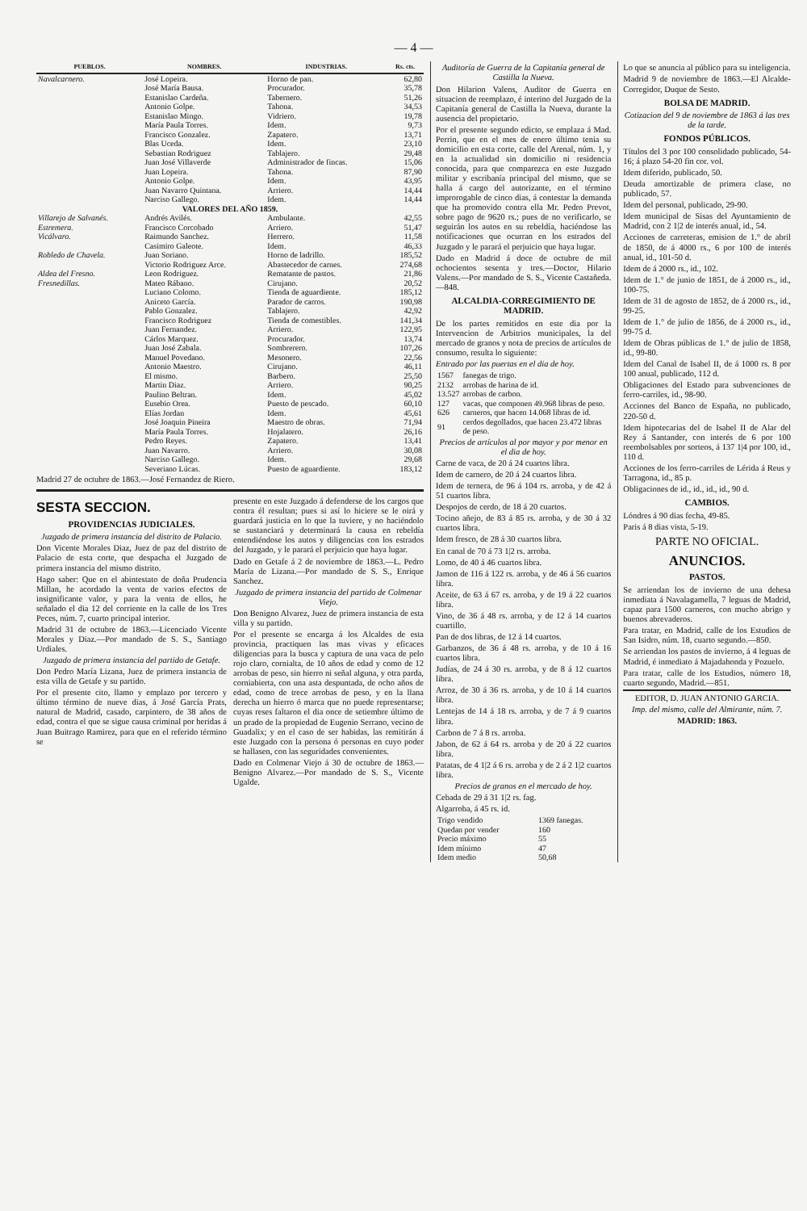— 4 —
| PUEBLOS. | NOMBRES. | INDUSTRIAS. | Rs. cts. |
| --- | --- | --- | --- |
| Navalcarnero. | José Lopeira. | Horno de pan. | 62,80 |
| | José María Bausa. | Procurador. | 35,78 |
| | Estanislao Cardeña. | Tabernero. | 51,26 |
| | Antonio Golpe. | Tahona. | 34,53 |
| | Estanislao Mingo. | Vidriero. | 19,78 |
| | María Paula Torres. | Idem. | 9,73 |
| | Francisco Gonzalez. | Zapatero. | 13,71 |
| | Blas Uceda. | Idem. | 23,10 |
| | Sebastian Rodriguez | Tablajero. | 29,48 |
| | Juan José Villaverde | Administrador de fincas. | 15,06 |
| | Juan Lopeira. | Tahona. | 87,90 |
| | Antonio Golpe. | Idem. | 43,95 |
| | Juan Navarro Quintana. | Arriero. | 14,44 |
| | Narciso Gallego. | Idem. | 14,44 |
| VALORES DEL AÑO 1859. | | | |
| Villarejo de Salvanés. | Andrés Avilés. | Ambulante. | 42,55 |
| Estremera. | Francisco Corcobado | Arriero. | 51,47 |
| Vicálvaro. | Raimundo Sanchez. | Herrero. | 11,58 |
| | Casimiro Galeote. | Idem. | 46,33 |
| Robledo de Chavela. | Juan Soriano. | Horno de ladrillo. | 185,52 |
| | Victorio Rodriguez Arce. | Abastecedor de carnes. | 274,68 |
| Aldea del Fresno. | Leon Rodriguez. | Rematante de pastos. | 21,86 |
| Fresnedillas. | Mateo Rábano. | Cirujano. | 20,52 |
| | Luciano Colomo. | Tienda de aguardiente. | 185,12 |
| | Aniceto García. | Parador de carros. | 190,98 |
| | Pablo Gonzalez. | Tablajero. | 42,92 |
| | Francisco Rodriguez | Tienda de comestibles. | 141,34 |
| | Juan Fernandez. | Arriero. | 122,95 |
| | Cárlos Marquez. | Procurador. | 13,74 |
| | Juan José Zabala. | Sombrerero. | 107,26 |
| | Manuel Povedano. | Mesonero. | 22,56 |
| | Antonio Maestro. | Cirujano. | 46,11 |
| | El mismo. | Barbero. | 25,50 |
| | Martin Diaz. | Arriero. | 90,25 |
| | Paulino Beltran. | Idem. | 45,02 |
| | Eusebio Orea. | Puesto de pescado. | 60,10 |
| | Elías Jordan | Idem. | 45,61 |
| | José Joaquin Pineira | Maestro de obras. | 71,94 |
| | María Paula Torres. | Hojalatero. | 26,16 |
| | Pedro Reyes. | Zapatero. | 13,41 |
| | Juan Navarro. | Arriero. | 30,08 |
| | Narciso Gallego. | Idem. | 29,68 |
| | Severiano Lúcas. | Puesto de aguardiente. | 183,12 |
Madrid 27 de octubre de 1863.—José Fernandez de Riero.
SESTA SECCION.
PROVIDENCIAS JUDICIALES.
Juzgado de primera instancia del distrito de Palacio.
Don Vicente Morales Diaz, Juez de paz del distrito de Palacio de esta corte, que despacha el Juzgado de primera instancia del mismo distrito.
Hago saber: Que en el abintestato de doña Prudencia Millan, he acordado la venta de varios efectos de insignificante valor, y para la venta de ellos, he señalado el dia 12 del corriente en la calle de los Tres Peces, núm. 7, cuarto principal interior.
Madrid 31 de octubre de 1863.—Licenciado Vicente Morales y Diaz.—Por mandado de S. S., Santiago Urdiales.
Juzgado de primera instancia del partido de Getafe.
Don Pedro María Lizana, Juez de primera instancia de esta villa de Getafe y su partido.
Por el presente cito, llamo y emplazo por tercero y último término de nueve dias, á José García Prats, natural de Madrid, casado, carpintero, de 38 años de edad, contra el que se sigue causa criminal por heridas á Juan Buitrago Ramirez, para que en el referido término se
presente en este Juzgado á defenderse de los cargos que contra él resultan; pues si así lo hiciere se le oirá y guardará justicia en lo que la tuviere, y no haciéndolo se sustanciará y determinará la causa en rebeldía entendiéndose los autos y diligencias con los estrados del Juzgado, y le parará el perjuicio que haya lugar.
Dado en Getafe á 2 de noviembre de 1863.—L. Pedro María de Lizana.—Por mandado de S. S., Enrique Sanchez.
Juzgado de primera instancia del partido de Colmenar Viejo.
Don Benigno Alvarez, Juez de primera instancia de esta villa y su partido.
Por el presente se encarga á los Alcaldes de esta provincia, practiquen las mas vivas y eficaces diligencias para la busca y captura de una vaca de pelo rojo claro, cornialta, de 10 años de edad y como de 12 arrobas de peso, sin hierro ni señal alguna, y otra parda, corniabierta, con una asta despuntada, de ocho años de edad, como de trece arrobas de peso, y en la llana derecha un hierro ó marca que no puede representarse; cuyas reses faltaron el dia once de setiembre último de un prado de la propiedad de Eugenio Serrano, vecino de Guadalix; y en el caso de ser habidas, las remitirán á este Juzgado con la persona ó personas en cuyo poder se hallasen, con las seguridades convenientes.
Dado en Colmenar Viejo á 30 de octubre de 1863.—Benigno Alvarez.—Por mandado de S. S., Vicente Ugalde.
Auditoría de Guerra de la Capitanía general de Castilla la Nueva.
Don Hilarion Valens, Auditor de Guerra en situacion de reemplazo, é interino del Juzgado de la Capitanía general de Castilla la Nueva, durante la ausencia del propietario.
Por el presente segundo edicto, se emplaza á Mad. Perrin, que en el mes de enero último tenia su domicilio en esta corte, calle del Arenal, núm. 1, y en la actualidad sin domicilio ni residencia conocida, para que comparezca en este Juzgado militar y escribanía principal del mismo, que se halla á cargo del autorizante, en el término improrogable de cinco dias, á contestar la demanda que ha promovido contra ella Mr. Pedro Prevot, sobre pago de 9620 rs.; pues de no verificarlo, se seguirán los autos en su rebeldía, haciéndose las notificaciones que ocurran en los estrados del Juzgado y le parará el perjuicio que haya lugar.
Dado en Madrid á doce de octubre de mil ochocientos sesenta y tres.—Doctor, Hilario Valens.—Por mandado de S. S., Vicente Castañeda.—848.
ALCALDIA-CORREGIMIENTO DE MADRID.
De los partes remitidos en este dia por la Intervencion de Arbitrios municipales, la del mercado de granos y nota de precios de artículos de consumo, resulta lo siguiente:
Entrado por las puertas en el dia de hoy.
| 1567 | fanegas de trigo. |
| 2132 | arrobas de harina de id. |
| 13.527 | arrobas de carbon. |
| 127 | vacas, que componen 49.968 libras de peso. |
| 626 | carneros, que hacen 14.068 libras de id. |
| 91 | cerdos degollados, que hacen 23.472 libras de peso. |
Precios de artículos al por mayor y por menor en el dia de hoy.
Carne de vaca, de 20 á 24 cuartos libra.
Idem de carnero, de 20 á 24 cuartos libra.
Idem de ternera, de 96 á 104 rs. arroba, y de 42 á 51 cuartos libra.
Despojos de cerdo, de 18 á 20 cuartos.
Tocino añejo, de 83 á 85 rs. arroba, y de 30 á 32 cuartos libra.
Idem fresco, de 28 á 30 cuartos libra.
En canal de 70 á 73 1|2 rs. arroba.
Lomo, de 40 á 46 cuartos libra.
Jamon de 116 á 122 rs. arroba, y de 46 á 56 cuartos libra.
Aceite, de 63 á 67 rs. arroba, y de 19 á 22 cuartos libra.
Vino, de 36 á 48 rs. arroba, y de 12 á 14 cuartos cuartillo.
Pan de dos libras, de 12 á 14 cuartos.
Garbanzos, de 36 á 48 rs. arroba, y de 10 á 16 cuartos libra.
Judías, de 24 á 30 rs. arroba, y de 8 á 12 cuartos libra.
Arroz, de 30 á 36 rs. arroba, y de 10 á 14 cuartos libra.
Lentejas de 14 á 18 rs. arroba, y de 7 á 9 cuartos libra.
Carbon de 7 á 8 rs. arroba.
Jabon, de 62 á 64 rs. arroba y de 20 á 22 cuartos libra.
Patatas, de 4 1|2 á 6 rs. arroba y de 2 á 2 1|2 cuartos libra.
Precios de granos en el mercado de hoy.
Cebada de 29 á 31 1|2 rs. fag.
Algarroba, á 45 rs. id.
| Trigo vendido | 1369 fanegas. |
| Quedan por vender | 160 |
| Precio máximo | 55 |
| Idem mínimo | 47 |
| Idem medio | 50,68 |
Lo que se anuncia al público para su inteligencia.
Madrid 9 de noviembre de 1863.—El Alcalde-Corregidor, Duque de Sesto.
BOLSA DE MADRID.
Cotizacion del 9 de noviembre de 1863 á las tres de la tarde.
FONDOS PÚBLICOS.
Títulos del 3 por 100 consolidado publicado, 54-16; á plazo 54-20 fin cor. vol.
Idem diferido, publicado, 50.
Deuda amortizable de primera clase, no publicado, 57.
Idem del personal, publicado, 29-90.
Idem municipal de Sisas del Ayuntamiento de Madrid, con 2 1|2 de interés anual, id., 54.
Acciones de carreteras, emision de 1.° de abril de 1850, de á 4000 rs., 6 por 100 de interés anual, id., 101-50 d.
Idem de á 2000 rs., id., 102.
Idem de 1.° de junio de 1851, de á 2000 rs., id., 100-75.
Idem de 31 de agosto de 1852, de á 2000 rs., id., 99-25.
Idem de 1.° de julio de 1856, de á 2000 rs., id., 99-75 d.
Idem de Obras públicas de 1.° de julio de 1858, id., 99-80.
Idem del Canal de Isabel II, de á 1000 rs. 8 por 100 anual, publicado, 112 d.
Obligaciones del Estado para subvenciones de ferro-carriles, id., 98-90.
Acciones del Banco de España, no publicado, 220-50 d.
Idem hipotecarias del de Isabel II de Alar del Rey á Santander, con interés de 6 por 100 reembolsables por sorteos, á 137 1|4 por 100, id., 110 d.
Acciones de los ferro-carriles de Lérida á Reus y Tarragona, id., 85 p.
Obligaciones de id., id., id., id., 90 d.
CAMBIOS.
Lóndres á 90 dias fecha, 49-85.
Paris á 8 dias vista, 5-19.
PARTE NO OFICIAL.
ANUNCIOS.
PASTOS.
Se arriendan los de invierno de una dehesa inmediata á Navalagamella, 7 leguas de Madrid, capaz para 1500 carneros, con mucho abrigo y buenos abrevaderos.
Para tratar, en Madrid, calle de los Estudios de San Isidro, núm. 18, cuarto segundo.—850.
Se arriendan los pastos de invierno, á 4 leguas de Madrid, é inmediato á Majadahonda y Pozuelo.
Para tratar, calle de los Estudios, número 18, cuarto segundo, Madrid.—851.
EDITOR, D. JUAN ANTONIO GARCIA.
Imp. del mismo, calle del Almirante, núm. 7.
MADRID: 1863.